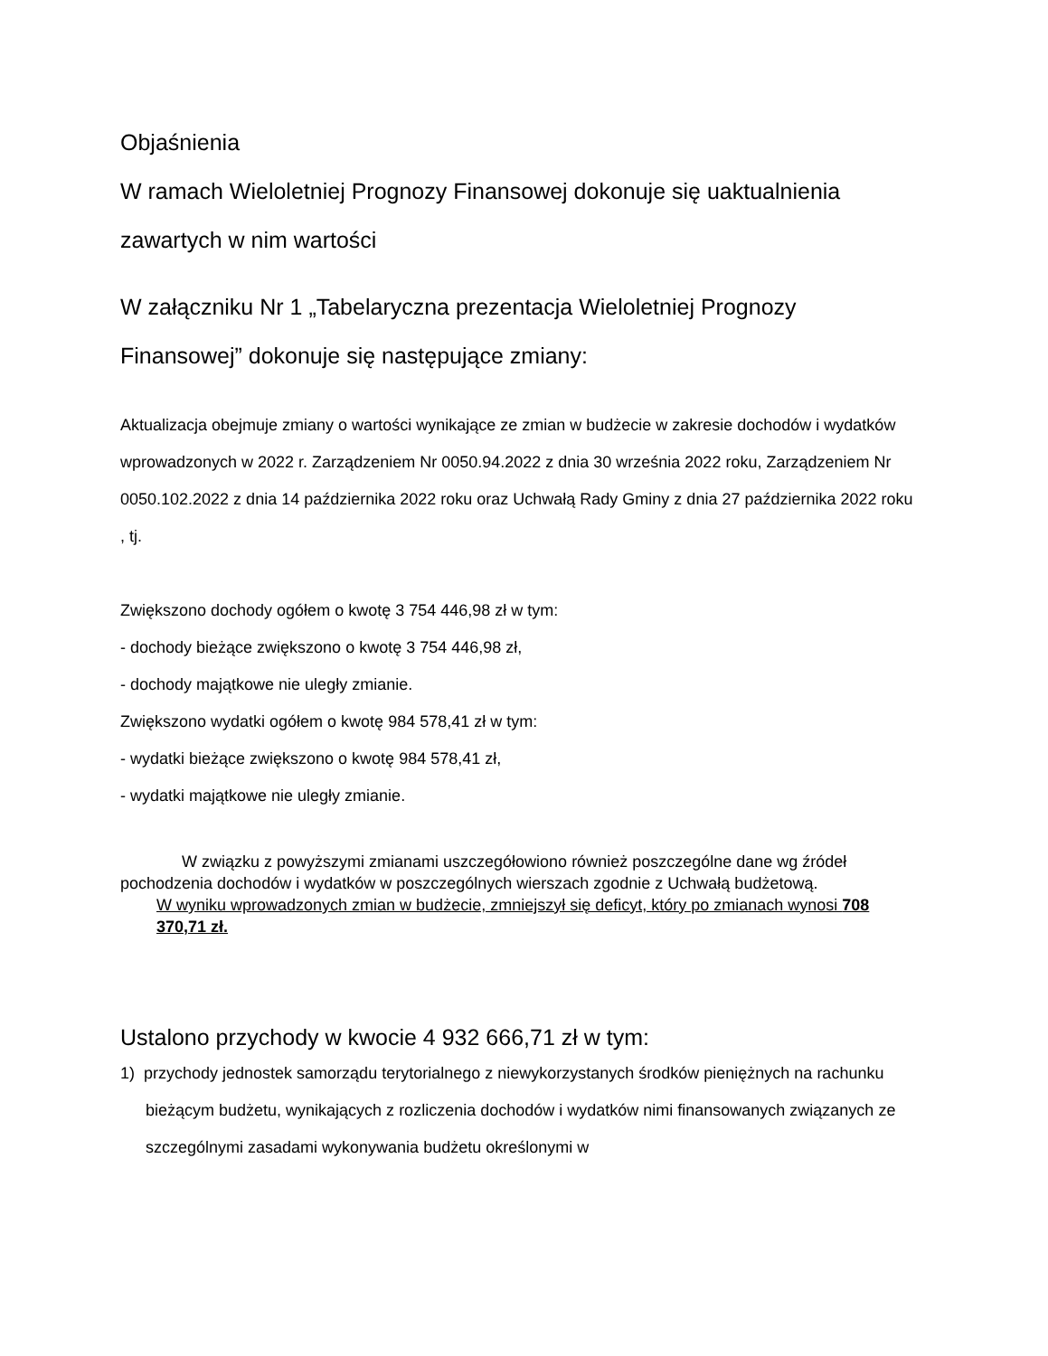Objaśnienia
W ramach Wieloletniej Prognozy Finansowej dokonuje się uaktualnienia zawartych w nim wartości
W załączniku Nr 1 „Tabelaryczna prezentacja Wieloletniej Prognozy Finansowej” dokonuje się następujące zmiany:
Aktualizacja obejmuje zmiany o wartości wynikające ze zmian w budżecie w zakresie dochodów i wydatków wprowadzonych w 2022 r. Zarządzeniem Nr 0050.94.2022 z dnia 30 września 2022 roku, Zarządzeniem Nr 0050.102.2022 z dnia 14 października 2022 roku oraz Uchwałą Rady Gminy z dnia 27 października 2022 roku , tj.
Zwiększono dochody ogółem o kwotę 3 754 446,98 zł w tym:
- dochody bieżące zwiększono o kwotę 3 754 446,98 zł,
- dochody majątkowe nie uległy zmianie.
Zwiększono wydatki ogółem o kwotę 984 578,41 zł w tym:
- wydatki bieżące zwiększono o kwotę 984 578,41 zł,
- wydatki majątkowe nie uległy zmianie.
W związku z powyższymi zmianami uszczegółowiono również poszczególne dane wg źródeł pochodzenia dochodów i wydatków w poszczególnych wierszach zgodnie z Uchwałą budżetową.
W wyniku wprowadzonych zmian w budżecie, zmniejszył się deficyt, który po zmianach wynosi 708 370,71 zł.
Ustalono przychody w kwocie 4 932 666,71 zł w tym:
1) przychody jednostek samorządu terytorialnego z niewykorzystanych środków pieniężnych na rachunku bieżącym budżetu, wynikających z rozliczenia dochodów i wydatków nimi finansowanych związanych ze szczególnymi zasadami wykonywania budżetu określonymi w